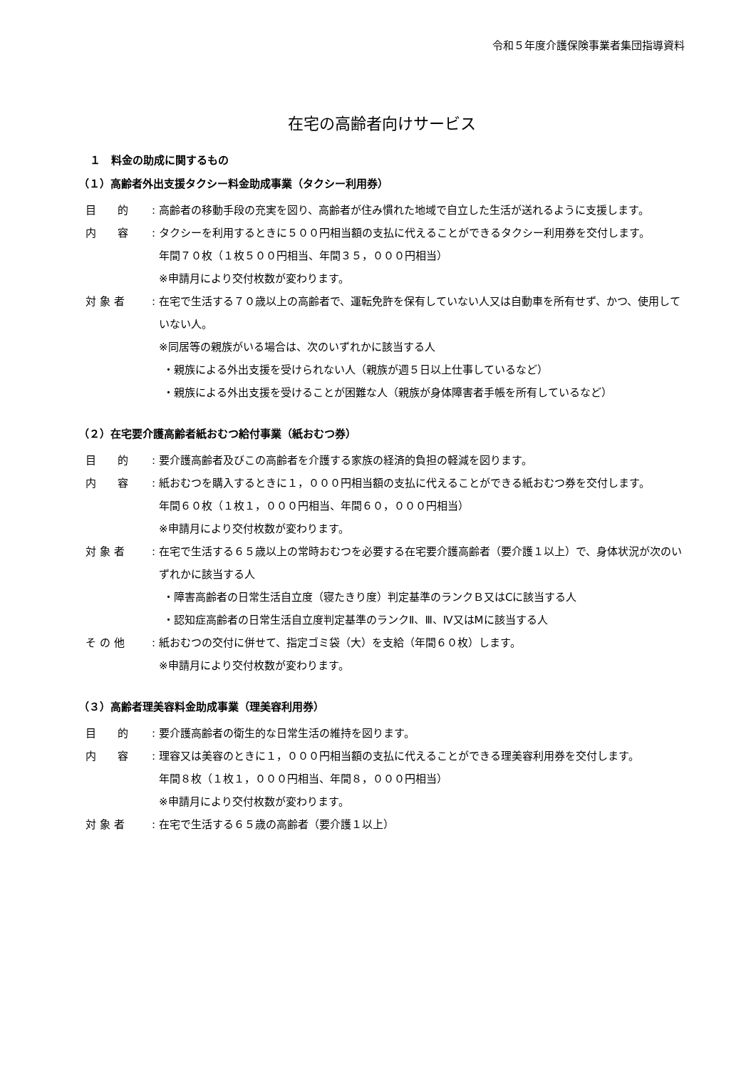令和５年度介護保険事業者集団指導資料
在宅の高齢者向けサービス
１　料金の助成に関するもの
（１）高齢者外出支援タクシー料金助成事業（タクシー利用券）
目　　的 : 高齢者の移動手段の充実を図り、高齢者が住み慣れた地域で自立した生活が送れるように支援します。
内　　容 : タクシーを利用するときに５００円相当額の支払に代えることができるタクシー利用券を交付します。
年間７０枚（１枚５００円相当、年間３５，０００円相当）
※申請月により交付枚数が変わります。
対 象 者 : 在宅で生活する７０歳以上の高齢者で、運転免許を保有していない人又は自動車を所有せず、かつ、使用していない人。
※同居等の親族がいる場合は、次のいずれかに該当する人
・親族による外出支援を受けられない人（親族が週５日以上仕事しているなど）
・親族による外出支援を受けることが困難な人（親族が身体障害者手帳を所有しているなど）
（２）在宅要介護高齢者紙おむつ給付事業（紙おむつ券）
目　　的 : 要介護高齢者及びこの高齢者を介護する家族の経済的負担の軽減を図ります。
内　　容 : 紙おむつを購入するときに１，０００円相当額の支払に代えることができる紙おむつ券を交付します。
年間６０枚（１枚１，０００円相当、年間６０，０００円相当）
※申請月により交付枚数が変わります。
対 象 者 : 在宅で生活する６５歳以上の常時おむつを必要する在宅要介護高齢者（要介護１以上）で、身体状況が次のいずれかに該当する人
・障害高齢者の日常生活自立度（寝たきり度）判定基準のランクＢ又はCに該当する人
・認知症高齢者の日常生活自立度判定基準のランクⅡ、Ⅲ、Ⅳ又はMに該当する人
そ の 他 : 紙おむつの交付に併せて、指定ゴミ袋（大）を支給（年間６０枚）します。
※申請月により交付枚数が変わります。
（３）高齢者理美容料金助成事業（理美容利用券）
目　　的 : 要介護高齢者の衛生的な日常生活の維持を図ります。
内　　容 : 理容又は美容のときに１，０００円相当額の支払に代えることができる理美容利用券を交付します。
年間８枚（１枚１，０００円相当、年間８，０００円相当）
※申請月により交付枚数が変わります。
対 象 者 : 在宅で生活する６５歳の高齢者（要介護１以上）